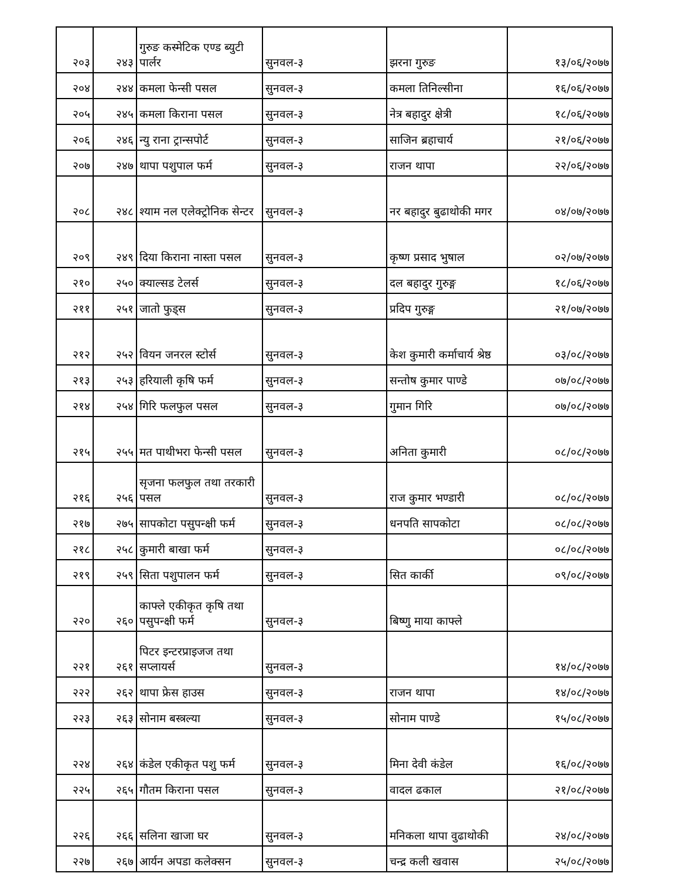| २०३ | २४३ | गुरुङ कस्मेटिक एण्ड ब्युटी पार्लर | सुनवल-३ | झरना गुरुङ | १३/०६/२०७७ |
| २०४ | २४४ | कमला फेन्सी पसल | सुनवल-३ | कमला तिनिल्सीना | १६/०६/२०७७ |
| २०५ | २४५ | कमला किराना पसल | सुनवल-३ | नेत्र बहादुर क्षेत्री | १८/०६/२०७७ |
| २०६ | २४६ | न्यु राना ट्रान्सपोर्ट | सुनवल-३ | साजिन ब्रहाचार्य | २१/०६/२०७७ |
| २०७ | २४७ | थापा पशुपाल फर्म | सुनवल-३ | राजन थापा | २२/०६/२०७७ |
| २०८ | २४८ | श्याम नल एलेक्ट्रोनिक सेन्टर | सुनवल-३ | नर बहादुर बुढाथोकी मगर | ०४/०७/२०७७ |
| २०९ | २४९ | दिया किराना नास्ता पसल | सुनवल-३ | कृष्ण प्रसाद भुषाल | ०२/०७/२०७७ |
| २१० | २५० | क्याल्सड टेलर्स | सुनवल-३ | दल बहादुर गुरुङ्ग | १८/०६/२०७७ |
| २११ | २५१ | जातो फुड्स | सुनवल-३ | प्रदिप गुरुङ्ग | २१/०७/२०७७ |
| २१२ | २५२ | वियन जनरल स्टोर्स | सुनवल-३ | केश कुमारी कर्माचार्य श्रेष्ठ | ०३/०८/२०७७ |
| २१३ | २५३ | हरियाली कृषि फर्म | सुनवल-३ | सन्तोष कुमार पाण्डे | ०७/०८/२०७७ |
| २१४ | २५४ | गिरि फलफुल पसल | सुनवल-३ | गुमान गिरि | ०७/०८/२०७७ |
| २१५ | २५५ | मत पाथीभरा फेन्सी पसल | सुनवल-३ | अनिता कुमारी | ०८/०८/२०७७ |
| २१६ | २५६ | सृजना फलफुल तथा तरकारी पसल | सुनवल-३ | राज कुमार भण्डारी | ०८/०८/२०७७ |
| २१७ | २७५ | सापकोटा पसुपन्क्षी फर्म | सुनवल-३ | धनपति सापकोटा | ०८/०८/२०७७ |
| २१८ | २५८ | कुमारी बाखा फर्म | सुनवल-३ | | ०८/०८/२०७७ |
| २१९ | २५९ | सिता पशुपालन फर्म | सुनवल-३ | सित कार्की | ०९/०८/२०७७ |
| २२० | २६० | काफ्ले एकीकृत कृषि तथा पसुपन्क्षी फर्म | सुनवल-३ | बिष्णु माया काफ्ले | |
| २२१ | २६१ | पिटर इन्टरप्राइजज तथा सप्लायर्स | सुनवल-३ | | १४/०८/२०७७ |
| २२२ | २६२ | थापा फ्रेस हाउस | सुनवल-३ | राजन थापा | १४/०८/२०७७ |
| २२३ | २६३ | सोनाम बस्त्रल्या | सुनवल-३ | सोनाम पाण्डे | १५/०८/२०७७ |
| २२४ | २६४ | कंडेल एकीकृत पशु फर्म | सुनवल-३ | मिना देवी कंडेल | १६/०८/२०७७ |
| २२५ | २६५ | गौतम किराना पसल | सुनवल-३ | वादल ढकाल | २१/०८/२०७७ |
| २२६ | २६६ | सलिना खाजा घर | सुनवल-३ | मनिकला थापा वुढाथोकी | २४/०८/२०७७ |
| २२७ | २६७ | आर्यन अपडा कलेक्सन | सुनवल-३ | चन्द्र कली खवास | २५/०८/२०७७ |